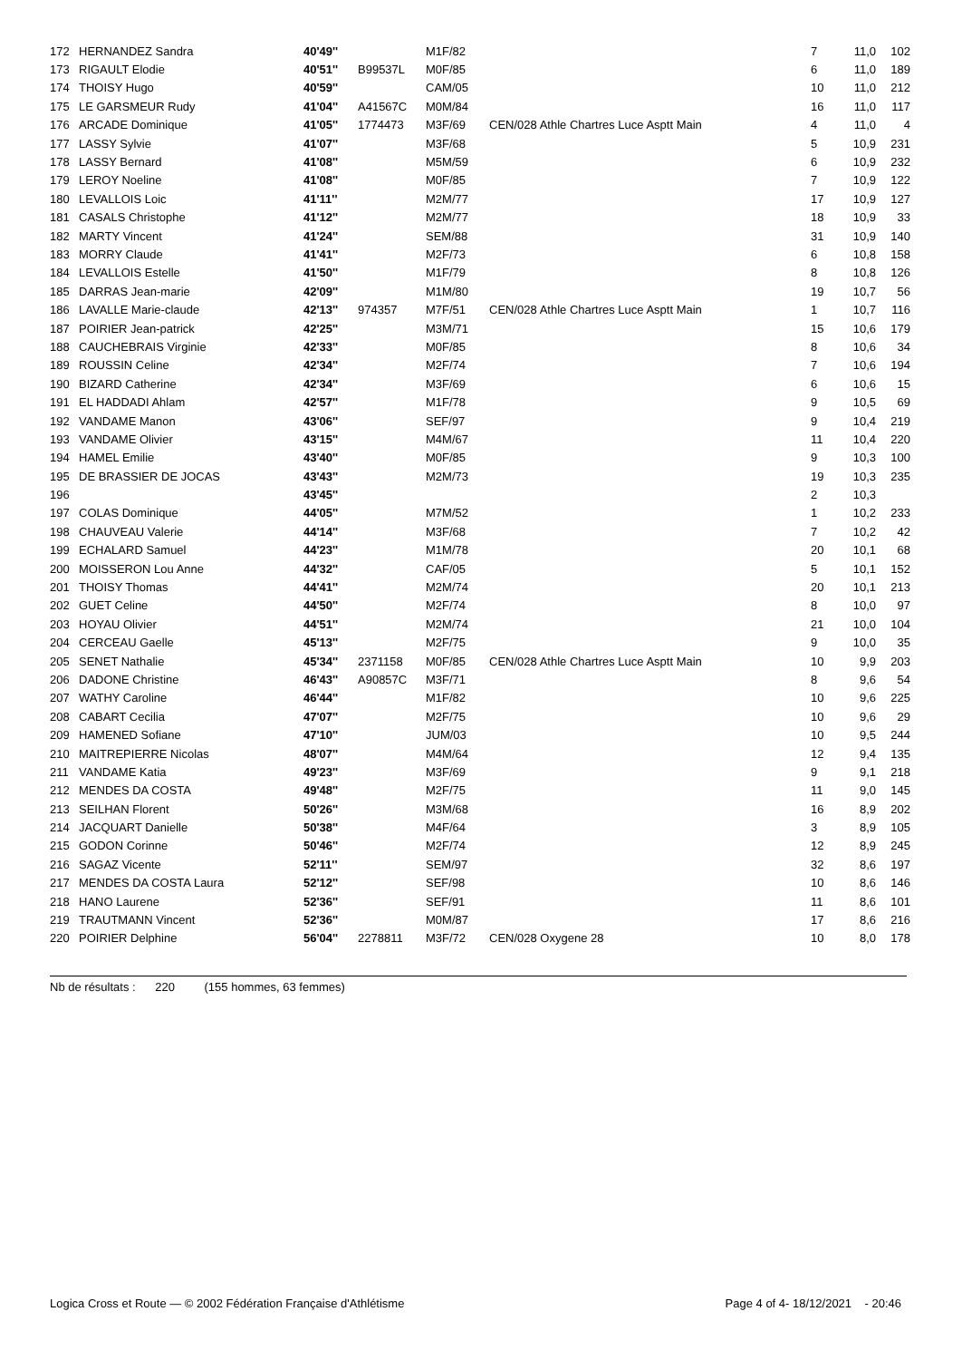| 172 | HERNANDEZ Sandra | 40'49'' | | M1F/82 | | 7 | 11,0 | 102 |
| 173 | RIGAULT Elodie | 40'51'' | B99537L | M0F/85 | | 6 | 11,0 | 189 |
| 174 | THOISY Hugo | 40'59'' | | CAM/05 | | 10 | 11,0 | 212 |
| 175 | LE GARSMEUR Rudy | 41'04'' | A41567C | M0M/84 | | 16 | 11,0 | 117 |
| 176 | ARCADE Dominique | 41'05'' | 1774473 | M3F/69 | CEN/028 Athle Chartres Luce Asptt Main | 4 | 11,0 | 4 |
| 177 | LASSY Sylvie | 41'07'' | | M3F/68 | | 5 | 10,9 | 231 |
| 178 | LASSY Bernard | 41'08'' | | M5M/59 | | 6 | 10,9 | 232 |
| 179 | LEROY Noeline | 41'08'' | | M0F/85 | | 7 | 10,9 | 122 |
| 180 | LEVALLOIS Loic | 41'11'' | | M2M/77 | | 17 | 10,9 | 127 |
| 181 | CASALS Christophe | 41'12'' | | M2M/77 | | 18 | 10,9 | 33 |
| 182 | MARTY Vincent | 41'24'' | | SEM/88 | | 31 | 10,9 | 140 |
| 183 | MORRY Claude | 41'41'' | | M2F/73 | | 6 | 10,8 | 158 |
| 184 | LEVALLOIS Estelle | 41'50'' | | M1F/79 | | 8 | 10,8 | 126 |
| 185 | DARRAS Jean-marie | 42'09'' | | M1M/80 | | 19 | 10,7 | 56 |
| 186 | LAVALLE Marie-claude | 42'13'' | 974357 | M7F/51 | CEN/028 Athle Chartres Luce Asptt Main | 1 | 10,7 | 116 |
| 187 | POIRIER Jean-patrick | 42'25'' | | M3M/71 | | 15 | 10,6 | 179 |
| 188 | CAUCHEBRAIS Virginie | 42'33'' | | M0F/85 | | 8 | 10,6 | 34 |
| 189 | ROUSSIN Celine | 42'34'' | | M2F/74 | | 7 | 10,6 | 194 |
| 190 | BIZARD Catherine | 42'34'' | | M3F/69 | | 6 | 10,6 | 15 |
| 191 | EL HADDADI Ahlam | 42'57'' | | M1F/78 | | 9 | 10,5 | 69 |
| 192 | VANDAME Manon | 43'06'' | | SEF/97 | | 9 | 10,4 | 219 |
| 193 | VANDAME Olivier | 43'15'' | | M4M/67 | | 11 | 10,4 | 220 |
| 194 | HAMEL Emilie | 43'40'' | | M0F/85 | | 9 | 10,3 | 100 |
| 195 | DE BRASSIER DE JOCAS | 43'43'' | | M2M/73 | | 19 | 10,3 | 235 |
| 196 | | 43'45'' | | | | 2 | 10,3 | |
| 197 | COLAS Dominique | 44'05'' | | M7M/52 | | 1 | 10,2 | 233 |
| 198 | CHAUVEAU Valerie | 44'14'' | | M3F/68 | | 7 | 10,2 | 42 |
| 199 | ECHALARD Samuel | 44'23'' | | M1M/78 | | 20 | 10,1 | 68 |
| 200 | MOISSERON Lou Anne | 44'32'' | | CAF/05 | | 5 | 10,1 | 152 |
| 201 | THOISY Thomas | 44'41'' | | M2M/74 | | 20 | 10,1 | 213 |
| 202 | GUET Celine | 44'50'' | | M2F/74 | | 8 | 10,0 | 97 |
| 203 | HOYAU Olivier | 44'51'' | | M2M/74 | | 21 | 10,0 | 104 |
| 204 | CERCEAU Gaelle | 45'13'' | | M2F/75 | | 9 | 10,0 | 35 |
| 205 | SENET Nathalie | 45'34'' | 2371158 | M0F/85 | CEN/028 Athle Chartres Luce Asptt Main | 10 | 9,9 | 203 |
| 206 | DADONE Christine | 46'43'' | A90857C | M3F/71 | | 8 | 9,6 | 54 |
| 207 | WATHY Caroline | 46'44'' | | M1F/82 | | 10 | 9,6 | 225 |
| 208 | CABART Cecilia | 47'07'' | | M2F/75 | | 10 | 9,6 | 29 |
| 209 | HAMENED Sofiane | 47'10'' | | JUM/03 | | 10 | 9,5 | 244 |
| 210 | MAITREPIERRE Nicolas | 48'07'' | | M4M/64 | | 12 | 9,4 | 135 |
| 211 | VANDAME Katia | 49'23'' | | M3F/69 | | 9 | 9,1 | 218 |
| 212 | MENDES DA COSTA | 49'48'' | | M2F/75 | | 11 | 9,0 | 145 |
| 213 | SEILHAN Florent | 50'26'' | | M3M/68 | | 16 | 8,9 | 202 |
| 214 | JACQUART Danielle | 50'38'' | | M4F/64 | | 3 | 8,9 | 105 |
| 215 | GODON Corinne | 50'46'' | | M2F/74 | | 12 | 8,9 | 245 |
| 216 | SAGAZ Vicente | 52'11'' | | SEM/97 | | 32 | 8,6 | 197 |
| 217 | MENDES DA COSTA Laura | 52'12'' | | SEF/98 | | 10 | 8,6 | 146 |
| 218 | HANO Laurene | 52'36'' | | SEF/91 | | 11 | 8,6 | 101 |
| 219 | TRAUTMANN Vincent | 52'36'' | | M0M/87 | | 17 | 8,6 | 216 |
| 220 | POIRIER Delphine | 56'04'' | 2278811 | M3F/72 | CEN/028 Oxygene 28 | 10 | 8,0 | 178 |
Nb de résultats : 220 (155 hommes, 63 femmes)
Logica Cross et Route — © 2002 Fédération Française d'Athlétisme Page 4 of 4- 18/12/2021 - 20:46